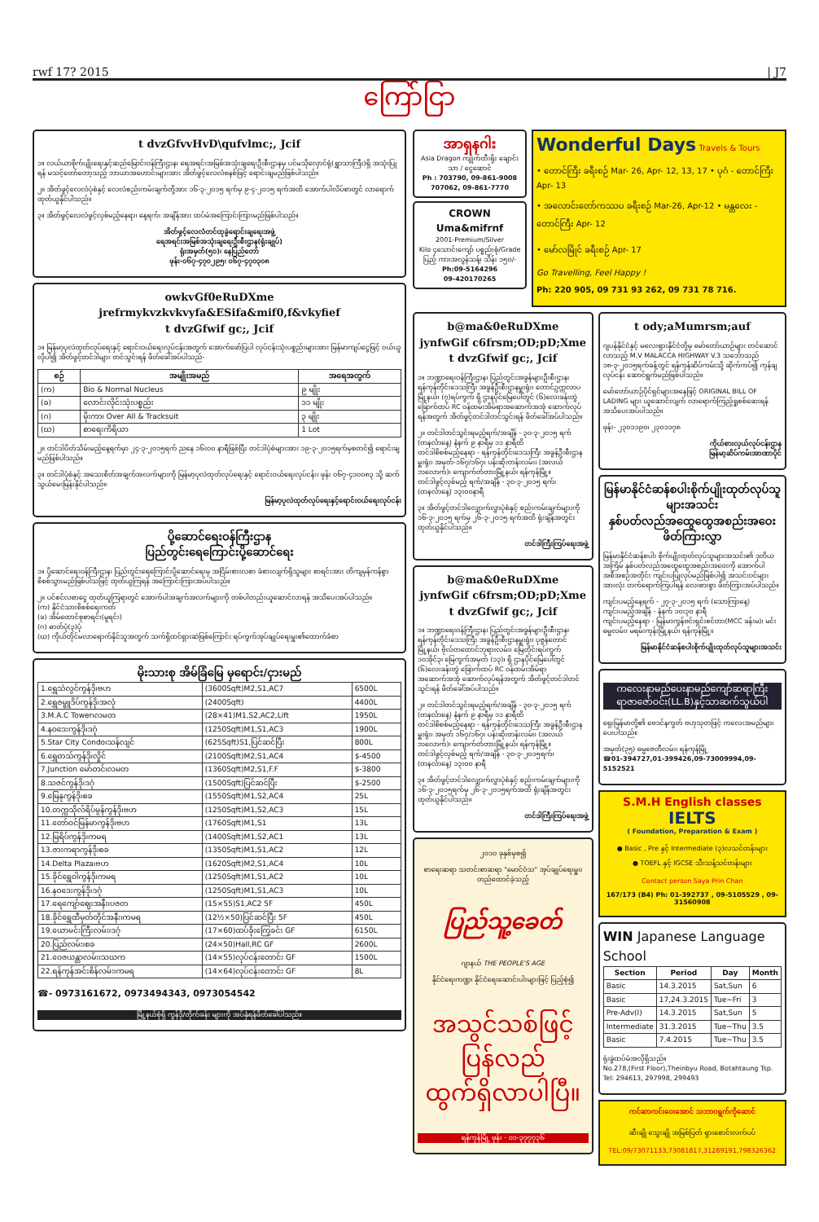rwf 17? 2015 | J7
ကြော်ငြာ
t dvzGfvvHvD\qufvlmc;, Jcif
၁။ လယ်ယာစိုက်ပျိုးရေးနှင့်ဆည်မြောင်းဝန်ကြီးဌာန၊ ရေအရင်းအမြစ်အသုံးချရေးဦးစီးဌာနမှ ပင်မသိုလှောင်ရုံ(ရွှာသာကြီး)ရှိ အသုံးပြုရန် မသင့်တော်တော့သည့် ဘာယာအဟောင်းများအား အိတ်ဖွင့်လေလံစနစ်ဖြင့် ရောင်းချမည်ဖြစ်ပါသည်။
၂။ အိတ်ဖွင့်လေလံပုံစံနှင့် လေလံစည်းကမ်းချက်တို့အား ၁၆-၃-၂၀၁၅ ရက်မှ ၉-၄-၂၀၁၅ ရက်အထိ အောက်ပါလိပ်စာတွင် လာရောက်ထုတ်ယူနိုင်ပါသည်။
၃။ အိတ်ဖွင့်လေလံဖွင့်လှစ်မည့်နေရာ၊ နေ့ရက်၊ အချိန်အား ထပ်မံအကြောင်းကြားမည်ဖြစ်ပါသည်။
အိတ်ဖွင့်လေလံတင်ထုခွဲရောင်းချရေးအဖွဲ့
ရေအရင်းအမြစ်အသုံးချရေးဦးစီးဌာန(ရုံးချုပ်)
ရုံးအမှတ်(၅၀)၊ နေပြည်တော်
ဖုန်း-၀၆၇-၄၇၀၂၉၅၊ ၀၆၇-၄၇၀၃၀၈
owkvGf0eRuDXme
jrefrmykvzkvkvyfa&ESifa&mif0,f&vkyfief
t dvzGfwif gc;, Jcif
၁။ မြန်မာ့ပုလဲထုတ်လုပ်ရေးနှင့် ရောင်းဝယ်ရေးလုပ်ငန်းအတွက် အောက်ဖော်ပြပါ လုပ်ငန်းသုံးပစ္စည်းများအား မြန်မာကျပ်ငွေဖြင့် ဝယ်ယူလိုပါ၍ အိတ်ဖွင့်တင်ဒါများ တင်သွင်းရန် ဖိတ်ခေါ်အပ်ပါသည်-
| စဉ် | အမျိုးအမည် | အရေအတွက် |
| --- | --- | --- |
| (က) | Bio & Normal Nucleus | ၉ မျိုး |
| (ခ) | လောင်းလိုင်းသုံးပစ္စည်း | ၁၁ မျိုး |
| (ဂ) | မိုးကာ၊ Over All & Tracksuit | ၃ မျိုး |
| (ဃ) | စာရေးကိရိယာ | 1 Lot |
၂။ တင်ဒါပိတ်သိမ်းမည့်နေ့ရက်မှာ ၂၄-၃-၂၀၁၅ရက် ညနေ ၁၆း၀၀ နာရီဖြစ်ပြီး တင်ဒါပုံစံများအား ၁၉-၃-၂၀၁၅ရက်မှစတင်၍ ရောင်းချမည်ဖြစ်ပါသည်။
၃။ တင်ဒါပုံစံနှင့် အသေးစိတ်အချက်အလက်များကို မြန်မာ့ပုလဲထုတ်လုပ်ရေးနှင့် ရောင်းဝယ်ရေးလုပ်ငန်း၊ ဖုန်း ၀၆၇-၄၁၀၀၈၃ သို့ ဆက်သွယ်မေးမြန်းနိုင်ပါသည်။
မြန်မာ့ပုလဲထုတ်လုပ်ရေးနှင့်ရောင်းဝယ်ရေးလုပ်ငန်း
ပို့ဆောင်ရေးဝန်ကြီးဌာန
ပြည်တွင်းရေကြောင်းပို့ဆောင်ရေး
၁။ ပို့ဆောင်ရေးဝန်ကြီးဌာန၊ ပြည်တွင်းရေကြောင်းပို့ဆောင်ရေးမှ အငြိမ်းစားလစာ ခံစားလျက်ရှိသူများ စာရင်းအား တိကျမှန်ကန်စွာ စိစစ်သွားမည်ဖြစ်ပါသဖြင့် ထုတ်ယူကြရန် အကြောင်းကြားအပ်ပါသည်။
၂။ ပင်စင်လစာငွေ ထုတ်ယူကြရာတွင် အောက်ပါအချက်အလက်များကို တစ်ပါတည်းယူဆောင်လာရန် အသိပေးအပ်ပါသည်။
(က) နိုင်ငံသားစိစစ်ရေးကတ်
(ခ) အိမ်ထောင်စုစာရင်း(မူရင်း)
(ဂ) ဓာတ်ပုံ(၃)ပုံ
(ဃ) ကိုယ်တိုင်မလာရောက်နိုင်သူအတွက် သက်ရှိထင်ရှားဆဲဖြစ်ကြောင်း ရပ်ကွက်အုပ်ချုပ်ရေးမှူး၏ထောက်ခံစာ
မိုးသားစု အိမ်ခြံမြေ မှရောင်း/ငှားမည်
| 1.ရွှေသံလွင်ကွန်ဒို၊ဗဟ | (3600Sqft)M2,S1,AC7 | 6500L |
| 2.ရွှေဇမ္ဗူဒိပ်ကွန်ဒို၊အလုံ | (2400Sqft) | 4400L |
| 3.M.A.C Tower၊လမတ | (28×41)M1,S2,AC2,Lift | 1950L |
| 4.နဝဒေးကွန်ဒို၊ဒဂုံ | (1250Sqft)M1,S1,AC3 | 1900L |
| 5.Star City Condo၊သန်လျင် | (625Sqft)S1,ပြင်ဆင်ပြီး | 800L |
| 6.ရွှေတသ်ကွန်ဒို၊လှိုင် | (2100Sqft)M2,S1,AC4 | $-4500 |
| 7.Junction မော်တင်၊လမတ | (1360Sqft)M2,S1,F.F | $-3800 |
| 8.သဇင်ကွန်ဒို၊ဒဂုံ | (1500Sqft)ပြင်ဆင်ပြီး | $-2500 |
| 9.မြေနုကွန်ဒို၊စခ | (1550Sqft)M1,S2,AC4 | 25L |
| 10.တက္ကသိုလ်ရိပ်မွန်ကွန်ဒို၊ဗဟ | (1250Sqft)M1,S2,AC3 | 15L |
| 11.တော်ဝင်မြန်မာကွန်ဒို၊ဗဟ | (1760Sqft)M1,S1 | 13L |
| 12.မြရိပ်ကွန်ဒို၊ကမရ | (1400Sqft)M1,S2,AC1 | 13L |
| 13.ဇားကရာကွန်ဒို၊စခ | (1350Sqft)M1,S1,AC2 | 12L |
| 14.Delta Plaza၊ဗဟ | (1620Sqft)M2,S1,AC4 | 10L |
| 15.ခိုင်ရွှေဝါကွန်ဒို၊ကမရ | (1250Sqft)M1,S1,AC2 | 10L |
| 16.နဝဒေးကွန်ဒို၊ဒဂုံ | (1250Sqft)M1,S1,AC3 | 10L |
| 17.ရေကျော်ဈေးအနီး၊ပဇတ | (15×55)S1,AC2 5F | 450L |
| 18.ခိုင်ရွှေထီမှတ်တိုင်အနီး၊ကမရ | (12½×50)ပြင်ဆင်ပြီး 5F | 450L |
| 19.ယောမင်းကြီးလမ်း၊ဒဂုံ | (17×60)ထပ်ခိုးကြွေခင်း GF | 6150L |
| 20.ပြည်လမ်း၊စခ | (24×50)Hall,RC GF | 2600L |
| 21.ဝေဇယန္တာလမ်း၊သဃက | (14×55)လုပ်ငန်းတောင်း GF | 1500L |
| 22.ရန်ကုန်အင်းစိန်လမ်း၊ကမရ | (14×64)လုပ်ငန်းတောင်း GF | 8L |
☎- 0973161672, 0973494343, 0973054542
မြို့နယ်စုံရှိ ကွန်ဒို/တိုက်ခန်း များကို အပ်နှံရန်ဖိတ်ခေါ်ပါသည်။
အာရှနဂါး
Asia Dragon ကျိုက်ထီးရိုး ချောင်းသာ / ငွေဆောင်
Ph : 703790, 09-861-9008
707062, 09-861-7770
CROWN Uma&mifrnf
2001-Premium/Silver
Kilo ၄သောင်းကျော် ပစ္စည်းစုံ/Grade ပြည့် ကားအလွန်သန့်၊ သိန်း ၁၅၀/-
Ph:09-5164296
09-420170265
Wonderful Days Travels & Tours
• တောင်ကြီး ခရီးစဉ် Mar- 26, Apr- 12, 13, 17 • ပုဂံ - တောင်ကြီး Apr- 13
• အလောင်းတော်ကဿပ ခရီးစဉ် Mar-26, Apr-12 • မန္တလေး - တောင်ကြီး Apr- 12
• မော်လမြိုင် ခရီးစဉ် Apr- 17
Go Travelling, Feel Happy !
Ph: 220 905, 09 731 93 262, 09 731 78 716.
b@ma&0eRuDXme
jynfwGif c6frsm;OD;pD;Xme
t dvzGfwif gc;, Jcif
၁။ ဘဏ္ဍာရေးဝန်ကြီးဌာန၊ ပြည်တွင်းအခွန်များဦးစီးဌာန၊ ရန်ကုန်တိုင်းဒေသကြီး အခွန်ဦးစီးဌာနမှူးရုံး၊ တောင်ဥက္ကလာပမြို့နယ်၊ (၇)ရပ်ကွက် ရှိ ဌာနပိုင်မြေပေါ်တွင် (၆)လေးခန်းတွဲ ခြောက်ထပ် RC ဝန်ထမ်းအိမ်ရာအဆောက်အအုံ ဆောက်လုပ်ရန်အတွက် အိတ်ဖွင့်တင်ဒါတင်သွင်းရန် ဖိတ်ခေါ်အပ်ပါသည်။
၂။ တင်ဒါတင်သွင်းရမည့်ရက်/အချိန် - ၃၀-၃-၂၀၁၅ ရက် (တနင်္လာနေ့) နံနက် ၉ နာရီမှ ၁၁ နာရီထိ
တင်ဒါစိစစ်မည့်နေရာ - ရန်ကုန်တိုင်းဒေသကြီး အခွန်ဦးစီးဌာနမှူးရုံး၊ အမှတ်-၁၆၇/၁၆၇၊ ပန်းဆိုးတန်းလမ်း၊ (အလယ်ဘလောက်)၊ ကျောက်တံတားမြို့နယ်၊ ရန်ကုန်မြို့။
တင်ဒါဖွင့်လှစ်မည့် ရက်/အချိန် - ၃၀-၃-၂၀၁၅ ရက်၊ (တနင်္လာနေ့) ၁၃း၀၀နာရီ
၃။ အိတ်ဖွင့်တင်ဒါလျှောက်လွှာပုံစံနှင့် စည်းကမ်းချက်များကို ၁၆-၃-၂၀၁၅ ရက်မှ ၂၆-၃-၂၀၁၅ ရက်အထိ ရုံးချိန်အတွင်း ထုတ်ယူနိုင်ပါသည်။
တင်ဒါကြီးကြပ်ရေးအဖွဲ့
b@ma&0eRuDXme
jynfwGif c6frsm;OD;pD;Xme
t dvzGfwif gc;, Jcif
၁။ ဘဏ္ဍာရေးဝန်ကြီးဌာန၊ ပြည်တွင်းအခွန်များဦးစီးဌာန၊ ရန်ကုန်တိုင်းဒေသကြီး အခွန်ဦးစီးဌာနမှူးရုံး၊ ပုဇွန်တောင်မြို့နယ်၊ ဗိုလ်တထောင်ဘုရားလမ်း၊ မြေတိုင်းရပ်ကွက် ၁၀အိုင်၃၊ မြေကွက်အမှတ် (၁၃)၊ ရှိ ဌာနပိုင်မြေပေါ်တွင် (၆)လေးခန်းတွဲ ခြောက်ထပ် RC ဝန်ထမ်းအိမ်ရာအဆောက်အအုံ ဆောက်လုပ်ရန်အတွက် အိတ်ဖွင့်တင်ဒါတင်သွင်းရန် ဖိတ်ခေါ်အပ်ပါသည်။
၂။ တင်ဒါတင်သွင်းရမည့်ရက်/အချိန် - ၃၀-၃-၂၀၁၅ ရက် (တနင်္လာနေ့) နံနက် ၉ နာရီမှ ၁၁ နာရီထိ
တင်ဒါစိစစ်မည့်နေရာ - ရန်ကုန်တိုင်းဒေသကြီး အခွန်ဦးစီးဌာနမှူးရုံး၊ အမှတ် ၁၆၇/၁၆၇၊ ပန်းဆိုးတန်းလမ်း၊ (အလယ်ဘလောက်)၊ ကျောက်တံတားမြို့နယ်၊ ရန်ကုန်မြို့။
တင်ဒါဖွင့်လှစ်မည့် ရက်/အချိန် - ၃၀-၃-၂၀၁၅ရက်၊ (တနင်္လာနေ့) ၁၃း၀၀ နာရီ
၃။ အိတ်ဖွင့်တင်ဒါလျှောက်လွှာပုံစံနှင့် စည်းကမ်းချက်များကို ၁၆-၃-၂၀၁၅ရက်မှ ၂၆-၃-၂၀၁၅ရက်အထိ ရုံးချိန်အတွင်း ထုတ်ယူနိုင်ပါသည်။
တင်ဒါကြီးကြပ်ရေးအဖွဲ့
၂၀၁၀ ခုနှစ်မှစ၍
စာရေးဆရာ သတင်းစာဆရာ "မောင်ဝံသ" အုပ်ချုပ်ရေးမှူး၊ တည်ထောင်ခဲ့သည့်
ပြည်သူ့ခေတ်
ဂျာနယ် THE PEOPLE'S AGE
နိုင်ငံရေးကဏ္ဍ၊ နိုင်ငံရေးဆောင်းပါးများဖြင့် ပြည့်စုံ၍
အသွင်သစ်ဖြင့်
ပြန်လည်
ထွက်ရှိလာပါပြီ။
ရန်ကုန်မြို့ ဖုန်း - ၀၁-၃၇၇၇၃၆
t ody;aMumrsm;auf
ဂျပန်နိုင်ငံနှင့် မလေးရှားနိုင်ငံတို့မှ မော်တော်ယာဉ်များ တင်ဆောင်လာသည့် M.V MALACCA HIGHWAY V.3 သင်္ဘောသည် ၁၈-၃-၂၀၁၅ရက်ခန့်တွင် ရန်ကုန်ဆိပ်ကမ်းသို့ ဆိုက်ကပ်၍ ကုန်ချလုပ်ငန်း ဆောင်ရွက်မည်ဖြစ်ပါသည်။
မော်တော်ယာဉ်ပိုင်ရှင်များအနေဖြင့် ORIGINAL BILL OF LADING များ ယူဆောင်လျက် လာရောက်ကြည့်ရှုစစ်ဆေးရန် အသိပေးအပ်ပါသည်။
ဖုန်း- ၂၃၀၁၁၉၀၊ ၂၃၀၁၁၇၈
ကိုယ်စားလှယ်လုပ်ငန်းဌာန
မြန်မာ့ဆိပ်ကမ်းအာဏာပိုင်
မြန်မာနိုင်ငံဆန်စပါးစိုက်ပျိုးထုတ်လုပ်သူများအသင်း
နှစ်ပတ်လည်အထွေထွေအစည်းအဝေးဖိတ်ကြားလွှာ
မြန်မာနိုင်ငံဆန်စပါး စိုက်ပျိုးထုတ်လုပ်သူများအသင်း၏ ဒုတိယအကြိမ် နှစ်ပတ်လည်အထွေထွေအစည်းအဝေးကို အောက်ပါအစီအစဉ်အတိုင်း ကျင်းပပြုလုပ်မည်ဖြစ်ပါ၍ အသင်းဝင်များအားလုံး တက်ရောက်ကြပါရန် လေးစားစွာ ဖိတ်ကြားအပ်ပါသည်။
ကျင်းပမည့်နေ့ရက် - ၂၇-၃-၂၀၁၅ ရက် (သောကြာနေ့)
ကျင်းပမည့်အချိန် - နံနက် ၁၀း၃၀ နာရီ
ကျင်းပမည့်နေရာ - မြန်မာကွန်ဗင်းရှင်းစင်တာ(MCC ခန်းမ)၊ မင်းဓမ္မလမ်း၊ မရမ်းကုန်းမြို့နယ်၊ ရန်ကုန်မြို့။
မြန်မာနိုင်ငံဆန်စပါးစိုက်ပျိုးထုတ်လုပ်သူများအသင်း
ကလေးနာမည်ပေးနာမည်ကျော်ဆရာကြီး
ရာဇာဇော်ဝင်း(LL.B)နှင့်သာဆက်သွယ်ပါ
ရှေးမြန်မာတို့၏ ဗေဒင်နက္ခတ် ဗဟုသုတဖြင့် ကလေးအမည်များ ပေးပါသည်။
အမှတ်(၃၅) ဓမ္မဇေတီလမ်း၊ ရန်ကုန်မြို့
☎01-394727,01-399426,09-73009994,09-5152521
S.M.H English classes
IELTS
( Foundation, Preparation & Exam )
● Basic , Pre နှင့် Intermediate (၃)လသင်တန်းများ
● TOEFL နှင့် IGCSE သီးသန့်သင်တန်းများ
Contact person Saya Prin Chan
167/173 (B4) Ph: 01-392737 , 09-5105529 , 09-31560908
WIN Japanese Language School
| Section | Period | Day | Month |
| --- | --- | --- | --- |
| Basic | 14.3.2015 | Sat,Sun | 6 |
| Basic | 17,24.3.2015 | Tue~Fri | 3 |
| Pre-Adv(I) | 14.3.2015 | Sat,Sun | 5 |
| Intermediate | 31.3.2015 | Tue~Thu | 3.5 |
| Basic | 7.4.2015 | Tue~Thu | 3.5 |
ရုံးခွဲထပ်မံအလိုရှိသည်။
No.278,(First Floor),Theinbyu Road, Botahtaung Tsp.
Tel: 294613, 297998, 299493
ကင်ဆာကင်းဝေးအောင် သဘာဝရွက်ကိုဆောင်
ဆီးချို သွေးချို အမြစ်ပြတ် ရှားစောင်းလက်ပပ်
TEL:09/73071133,73081817,31289191,798326362